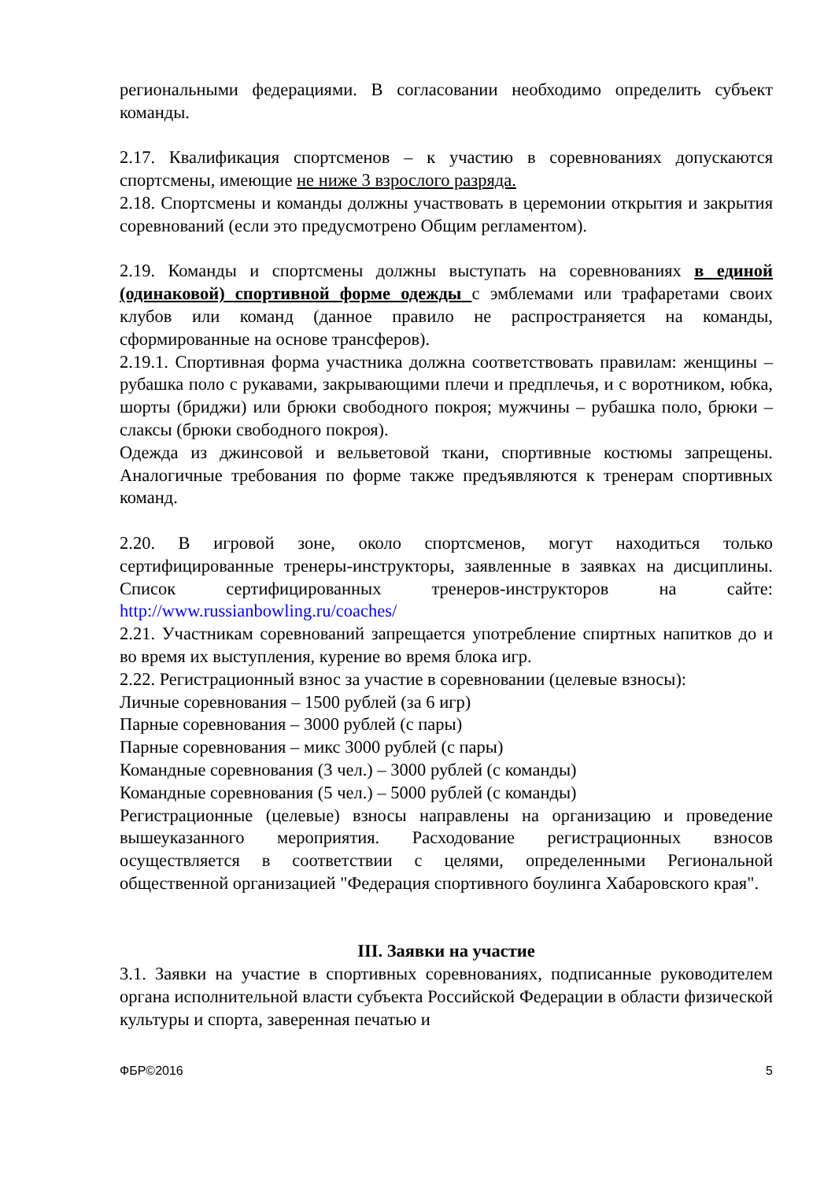региональными федерациями. В согласовании необходимо определить субъект команды.
2.17. Квалификация спортсменов – к участию в соревнованиях допускаются спортсмены, имеющие не ниже 3 взрослого разряда.
2.18. Спортсмены и команды должны участвовать в церемонии открытия и закрытия соревнований (если это предусмотрено Общим регламентом).
2.19. Команды и спортсмены должны выступать на соревнованиях в единой (одинаковой) спортивной форме одежды с эмблемами или трафаретами своих клубов или команд (данное правило не распространяется на команды, сформированные на основе трансферов).
2.19.1. Спортивная форма участника должна соответствовать правилам: женщины – рубашка поло с рукавами, закрывающими плечи и предплечья, и с воротником, юбка, шорты (бриджи) или брюки свободного покроя; мужчины – рубашка поло, брюки – слаксы (брюки свободного покроя).
Одежда из джинсовой и вельветовой ткани, спортивные костюмы запрещены. Аналогичные требования по форме также предъявляются к тренерам спортивных команд.
2.20. В игровой зоне, около спортсменов, могут находиться только сертифицированные тренеры-инструкторы, заявленные в заявках на дисциплины. Список сертифицированных тренеров-инструкторов на сайте: http://www.russianbowling.ru/coaches/
2.21. Участникам соревнований запрещается употребление спиртных напитков до и во время их выступления, курение во время блока игр.
2.22. Регистрационный взнос за участие в соревновании (целевые взносы):
Личные соревнования – 1500 рублей (за 6 игр)
Парные соревнования – 3000 рублей (с пары)
Парные соревнования – микс 3000 рублей (с пары)
Командные соревнования (3 чел.) – 3000 рублей (с команды)
Командные соревнования (5 чел.) – 5000 рублей (с команды)
Регистрационные (целевые) взносы направлены на организацию и проведение вышеуказанного мероприятия. Расходование регистрационных взносов осуществляется в соответствии с целями, определенными Региональной общественной организацией "Федерация спортивного боулинга Хабаровского края".
III. Заявки на участие
3.1. Заявки на участие в спортивных соревнованиях, подписанные руководителем органа исполнительной власти субъекта Российской Федерации в области физической культуры и спорта, заверенная печатью и
ФБР©2016 5